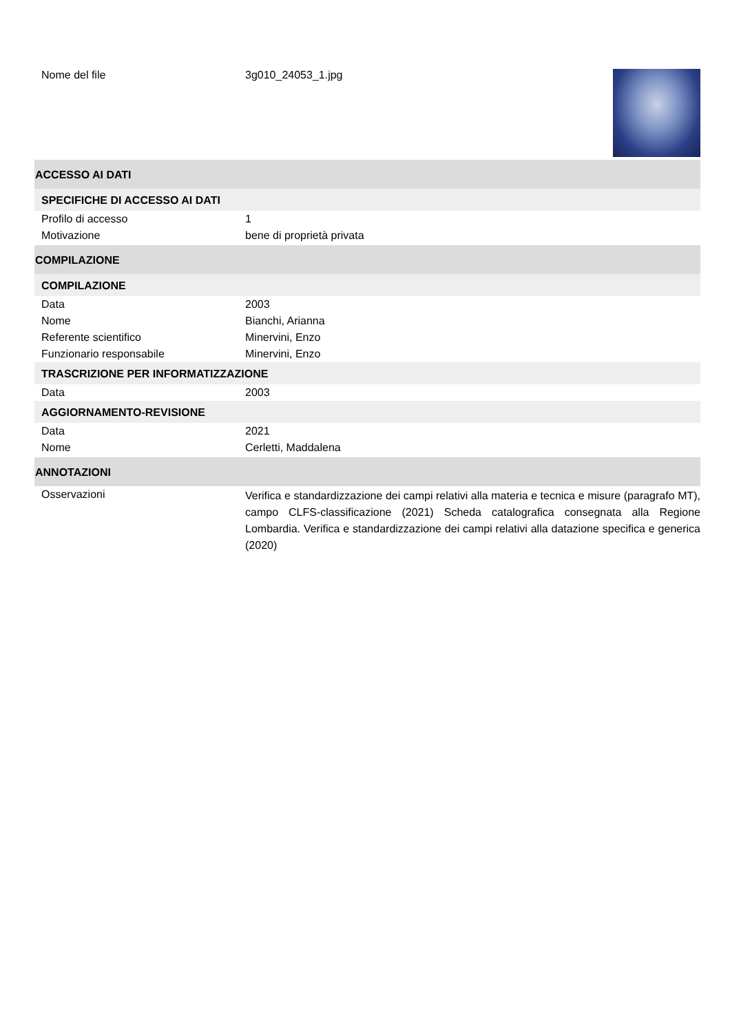Nome del file 3g010_24053_1.jpg
ACCESSO AI DATI
SPECIFICHE DI ACCESSO AI DATI
Profilo di accesso 1
Motivazione bene di proprietà privata
COMPILAZIONE
COMPILAZIONE
Data 2003
Nome Bianchi, Arianna
Referente scientifico Minervini, Enzo
Funzionario responsabile Minervini, Enzo
TRASCRIZIONE PER INFORMATIZZAZIONE
Data 2003
AGGIORNAMENTO-REVISIONE
Data 2021
Nome Cerletti, Maddalena
ANNOTAZIONI
Osservazioni
Verifica e standardizzazione dei campi relativi alla materia e tecnica e misure (paragrafo MT), campo CLFS-classificazione (2021) Scheda catalografica consegnata alla Regione Lombardia. Verifica e standardizzazione dei campi relativi alla datazione specifica e generica (2020)